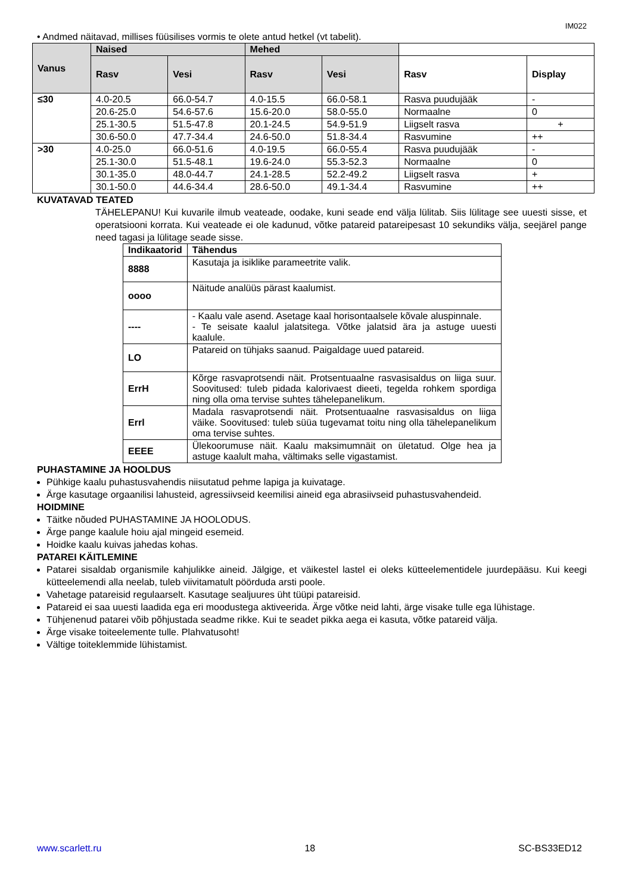IM022
• Andmed näitavad, millises füüsilises vormis te olete antud hetkel (vt tabelit).
| Vanus | Naised | | Mehed | | | |
| | Rasv | Vesi | Rasv | Vesi | Rasv | Display |
| ≤30 | 4.0-20.5 | 66.0-54.7 | 4.0-15.5 | 66.0-58.1 | Rasva puudujääk | - |
| | 20.6-25.0 | 54.6-57.6 | 15.6-20.0 | 58.0-55.0 | Normaalne | 0 |
| | 25.1-30.5 | 51.5-47.8 | 20.1-24.5 | 54.9-51.9 | Liigselt rasva | + |
| | 30.6-50.0 | 47.7-34.4 | 24.6-50.0 | 51.8-34.4 | Rasvumine | ++ |
| >30 | 4.0-25.0 | 66.0-51.6 | 4.0-19.5 | 66.0-55.4 | Rasva puudujääk | - |
| | 25.1-30.0 | 51.5-48.1 | 19.6-24.0 | 55.3-52.3 | Normaalne | 0 |
| | 30.1-35.0 | 48.0-44.7 | 24.1-28.5 | 52.2-49.2 | Liigselt rasva | + |
| | 30.1-50.0 | 44.6-34.4 | 28.6-50.0 | 49.1-34.4 | Rasvumine | ++ |
KUVATAVAD TEATED
TÄHELEPANU! Kui kuvarile ilmub veateade, oodake, kuni seade end välja lülitab. Siis lülitage see uuesti sisse, et operatsiooni korrata. Kui veateade ei ole kadunud, võtke patareid patareipesast 10 sekundiks välja, seejärel pange need tagasi ja lülitage seade sisse.
| Indikaatorid | Tähendus |
| --- | --- |
| 8888 | Kasutaja ja isiklike parameetrite valik. |
| oooo | Näitude analüüs pärast kaalumist. |
| ---- | - Kaalu vale asend. Asetage kaal horisontaalsele kõvale aluspinnale. - Te seisate kaalul jalatsitega. Võtke jalatsid ära ja astuge uuesti kaalule. |
| LO | Patareid on tühjaks saanud. Paigaldage uued patareid. |
| ErrH | Kõrge rasvaprotsendi näit. Protsentuaalne rasvasisaldus on liiga suur. Soovitused: tuleb pidada kalorivaest dieeti, tegelda rohkem spordiga ning olla oma tervise suhtes tähelepanelikum. |
| Errl | Madala rasvaprotsendi näit. Protsentuaalne rasvasisaldus on liiga väike. Soovitused: tuleb süüa tugevamat toitu ning olla tähelepanelikum oma tervise suhtes. |
| EEEE | Ülekoorumuse näit. Kaalu maksimumnäit on ületatud. Olge hea ja astuge kaalult maha, vältimaks selle vigastamist. |
PUHASTAMINE JA HOOLDUS
Pühkige kaalu puhastusvahendis niisutatud pehme lapiga ja kuivatage.
Ärge kasutage orgaanilisi lahusteid, agressiivseid keemilisi aineid ega abrasiivseid puhastusvahendeid.
HOIDMINE
Täitke nõuded PUHASTAMINE JA HOOLODUS.
Ärge pange kaalule hoiu ajal mingeid esemeid.
Hoidke kaalu kuivas jahedas kohas.
PATAREI KÄITLEMINE
Patarei sisaldab organismile kahjulikke aineid. Jälgige, et väikestel lastel ei oleks kütteelementidele juurdepääsu. Kui keegi kütteelemendi alla neelab, tuleb viivitamatult pöörduda arsti poole.
Vahetage patareisid regulaarselt. Kasutage sealjuures üht tüüpi patareisid.
Patareid ei saa uuesti laadida ega eri moodustega aktiveerida. Ärge võtke neid lahti, ärge visake tulle ega lühistage.
Tühjenenud patarei võib põhjustada seadme rikke. Kui te seadet pikka aega ei kasuta, võtke patareid välja.
Ärge visake toiteelemente tulle. Plahvatusoht!
Vältige toiteklemmide lühistamist.
www.scarlett.ru 18 SC-BS33ED12